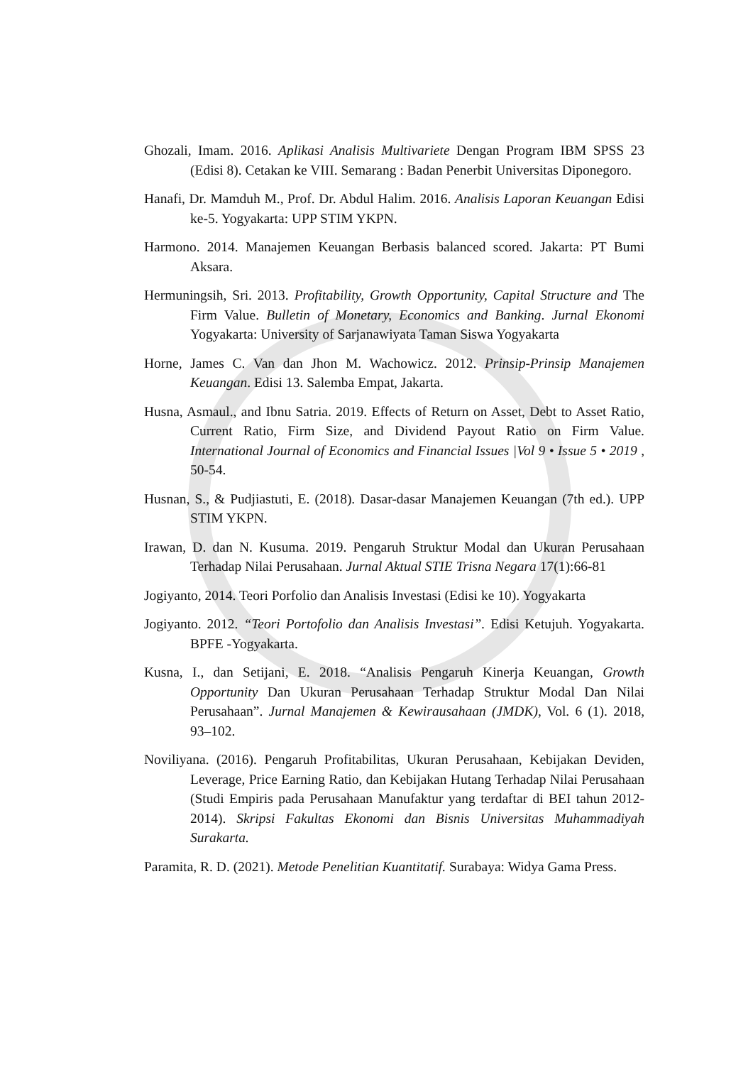Ghozali, Imam. 2016. Aplikasi Analisis Multivariete Dengan Program IBM SPSS 23 (Edisi 8). Cetakan ke VIII. Semarang : Badan Penerbit Universitas Diponegoro.
Hanafi, Dr. Mamduh M., Prof. Dr. Abdul Halim. 2016. Analisis Laporan Keuangan Edisi ke-5. Yogyakarta: UPP STIM YKPN.
Harmono. 2014. Manajemen Keuangan Berbasis balanced scored. Jakarta: PT Bumi Aksara.
Hermuningsih, Sri. 2013. Profitability, Growth Opportunity, Capital Structure and The Firm Value. Bulletin of Monetary, Economics and Banking. Jurnal Ekonomi Yogyakarta: University of Sarjanawiyata Taman Siswa Yogyakarta
Horne, James C. Van dan Jhon M. Wachowicz. 2012. Prinsip-Prinsip Manajemen Keuangan. Edisi 13. Salemba Empat, Jakarta.
Husna, Asmaul., and Ibnu Satria. 2019. Effects of Return on Asset, Debt to Asset Ratio, Current Ratio, Firm Size, and Dividend Payout Ratio on Firm Value. International Journal of Economics and Financial Issues |Vol 9 • Issue 5 • 2019 , 50-54.
Husnan, S., & Pudjiastuti, E. (2018). Dasar-dasar Manajemen Keuangan (7th ed.). UPP STIM YKPN.
Irawan, D. dan N. Kusuma. 2019. Pengaruh Struktur Modal dan Ukuran Perusahaan Terhadap Nilai Perusahaan. Jurnal Aktual STIE Trisna Negara 17(1):66-81
Jogiyanto, 2014. Teori Porfolio dan Analisis Investasi (Edisi ke 10). Yogyakarta
Jogiyanto. 2012. “Teori Portofolio dan Analisis Investasi”. Edisi Ketujuh. Yogyakarta. BPFE -Yogyakarta.
Kusna, I., dan Setijani, E. 2018. “Analisis Pengaruh Kinerja Keuangan, Growth Opportunity Dan Ukuran Perusahaan Terhadap Struktur Modal Dan Nilai Perusahaan”. Jurnal Manajemen & Kewirausahaan (JMDK), Vol. 6 (1). 2018, 93–102.
Noviliyana. (2016). Pengaruh Profitabilitas, Ukuran Perusahaan, Kebijakan Deviden, Leverage, Price Earning Ratio, dan Kebijakan Hutang Terhadap Nilai Perusahaan (Studi Empiris pada Perusahaan Manufaktur yang terdaftar di BEI tahun 2012-2014). Skripsi Fakultas Ekonomi dan Bisnis Universitas Muhammadiyah Surakarta.
Paramita, R. D. (2021). Metode Penelitian Kuantitatif. Surabaya: Widya Gama Press.